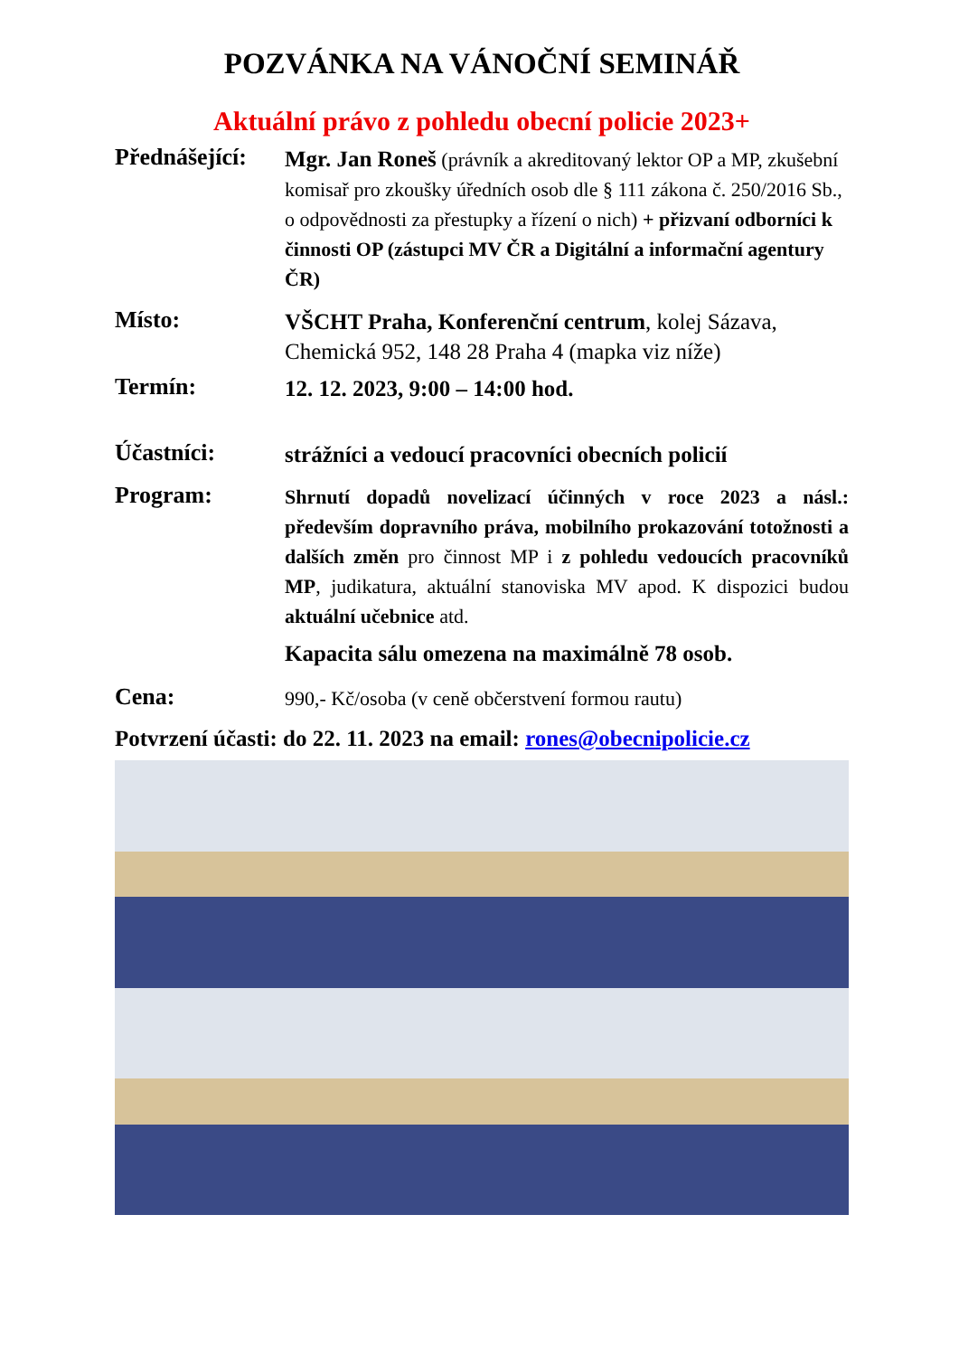POZVÁNKA NA VÁNOČNÍ SEMINÁŘ
Aktuální právo z pohledu obecní policie 2023+
Přednášející:
Mgr. Jan Roneš (právník a akreditovaný lektor OP a MP, zkušební komisař pro zkoušky úředních osob dle § 111 zákona č. 250/2016 Sb., o odpovědnosti za přestupky a řízení o nich) + přizvaní odborníci k činnosti OP (zástupci MV ČR a Digitální a informační agentury ČR)
Místo:
VŠCHT Praha, Konferenční centrum, kolej Sázava, Chemická 952, 148 28 Praha 4 (mapka viz níže)
Termín:
12. 12. 2023, 9:00 – 14:00 hod.
Účastníci:
strážníci a vedoucí pracovníci obecních policií
Program:
Shrnutí dopadů novelizací účinných v roce 2023 a násl.: především dopravního práva, mobilního prokazování totožnosti a dalších změn pro činnost MP i z pohledu vedoucích pracovníků MP, judikatura, aktuální stanoviska MV apod. K dispozici budou aktuální učebnice atd.
Kapacita sálu omezena na maximálně 78 osob.
Cena:
990,- Kč/osoba (v ceně občerstvení formou rautu)
Potvrzení účasti: do 22. 11. 2023 na email: rones@obecnipolicie.cz